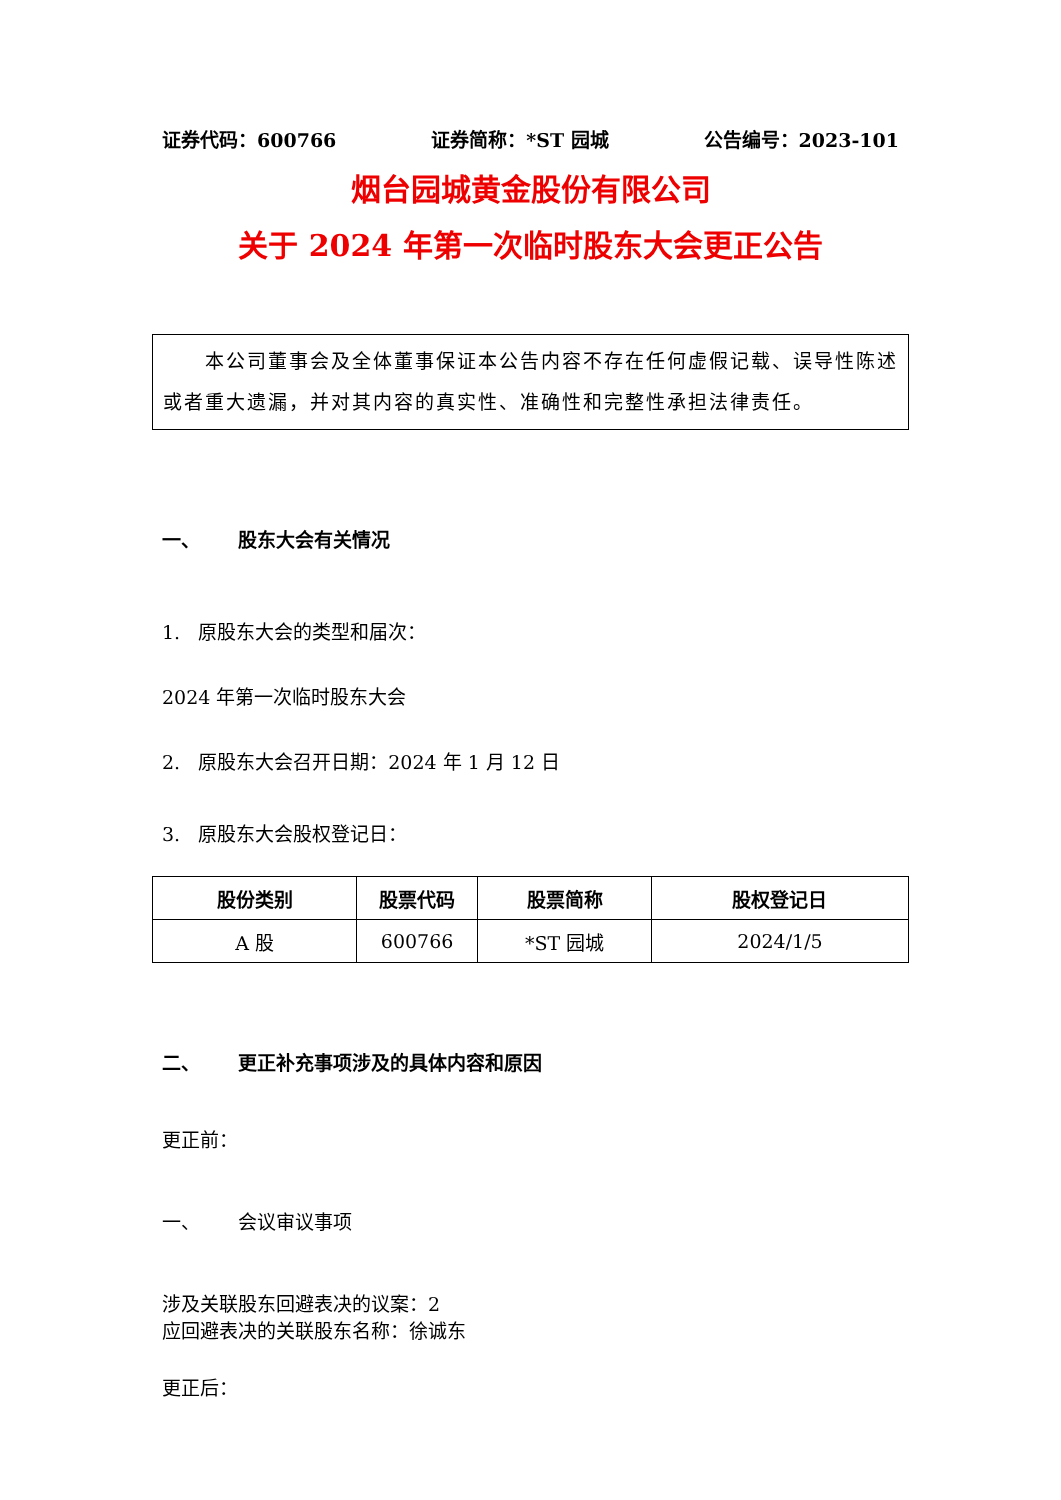证券代码：600766 证券简称：*ST 园城 公告编号：2023-101
烟台园城黄金股份有限公司
关于 2024 年第一次临时股东大会更正公告
  本公司董事会及全体董事保证本公告内容不存在任何虚假记载、误导性陈述或者重大遗漏，并对其内容的真实性、准确性和完整性承担法律责任。
一、  股东大会有关情况
1. 原股东大会的类型和届次：
2024 年第一次临时股东大会
2. 原股东大会召开日期：2024 年 1 月 12 日
3. 原股东大会股权登记日：
| 股份类别 | 股票代码 | 股票简称 | 股权登记日 |
| --- | --- | --- | --- |
| A 股 | 600766 | *ST 园城 | 2024/1/5 |
二、  更正补充事项涉及的具体内容和原因
更正前：
一、  会议审议事项
涉及关联股东回避表决的议案：2
应回避表决的关联股东名称：徐诚东
更正后：